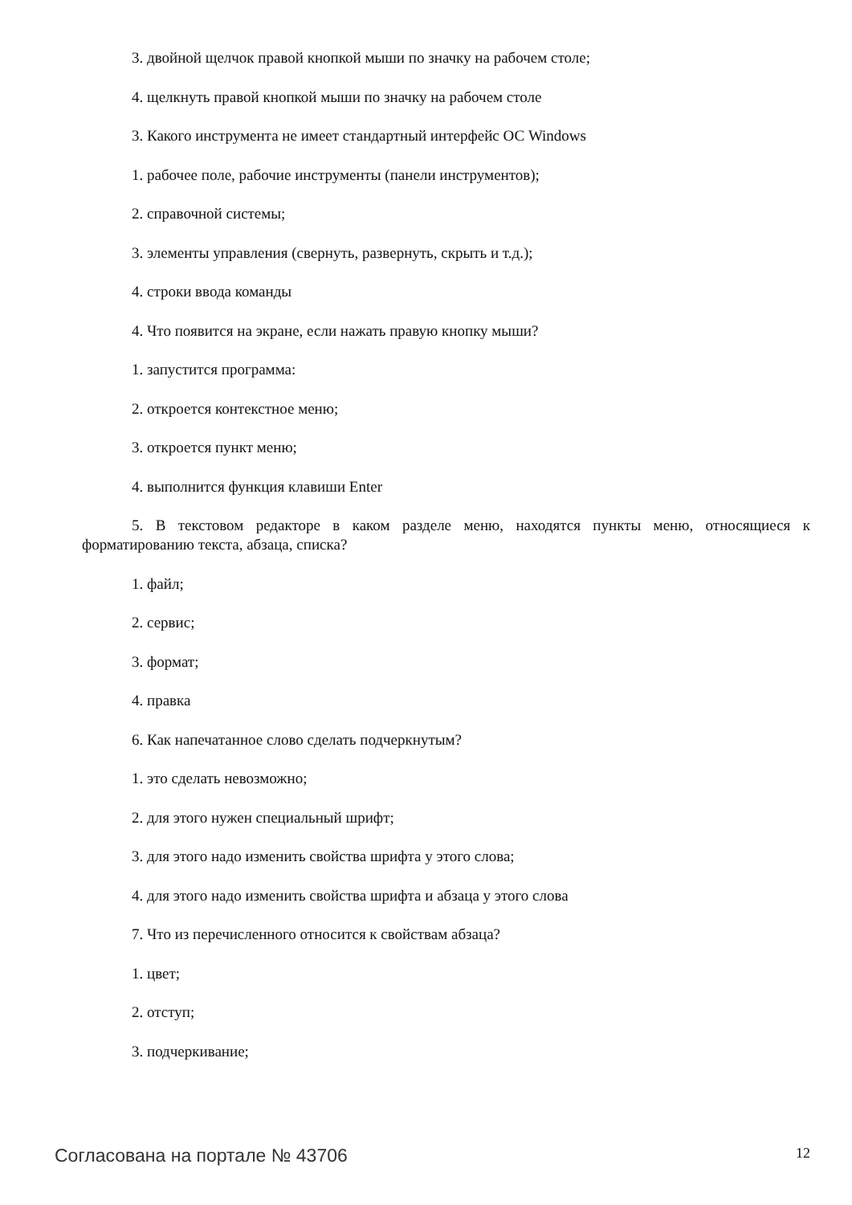3. двойной щелчок правой кнопкой мыши по значку на рабочем столе;
4. щелкнуть правой кнопкой мыши по значку на рабочем столе
3. Какого инструмента не имеет стандартный интерфейс ОС Windows
1. рабочее поле, рабочие инструменты (панели инструментов);
2. справочной системы;
3. элементы управления (свернуть, развернуть, скрыть и т.д.);
4. строки ввода команды
4. Что появится на экране, если нажать правую кнопку мыши?
1. запустится программа:
2. откроется контекстное меню;
3. откроется пункт меню;
4. выполнится функция клавиши Enter
5. В текстовом редакторе в каком разделе меню, находятся пункты меню, относящиеся к форматированию текста, абзаца, списка?
1. файл;
2. сервис;
3. формат;
4. правка
6. Как напечатанное слово сделать подчеркнутым?
1. это сделать невозможно;
2. для этого нужен специальный шрифт;
3. для этого надо изменить свойства шрифта у этого слова;
4. для этого надо изменить свойства шрифта и абзаца у этого слова
7. Что из перечисленного относится к свойствам абзаца?
1. цвет;
2. отступ;
3. подчеркивание;
Согласована на портале № 43706 12